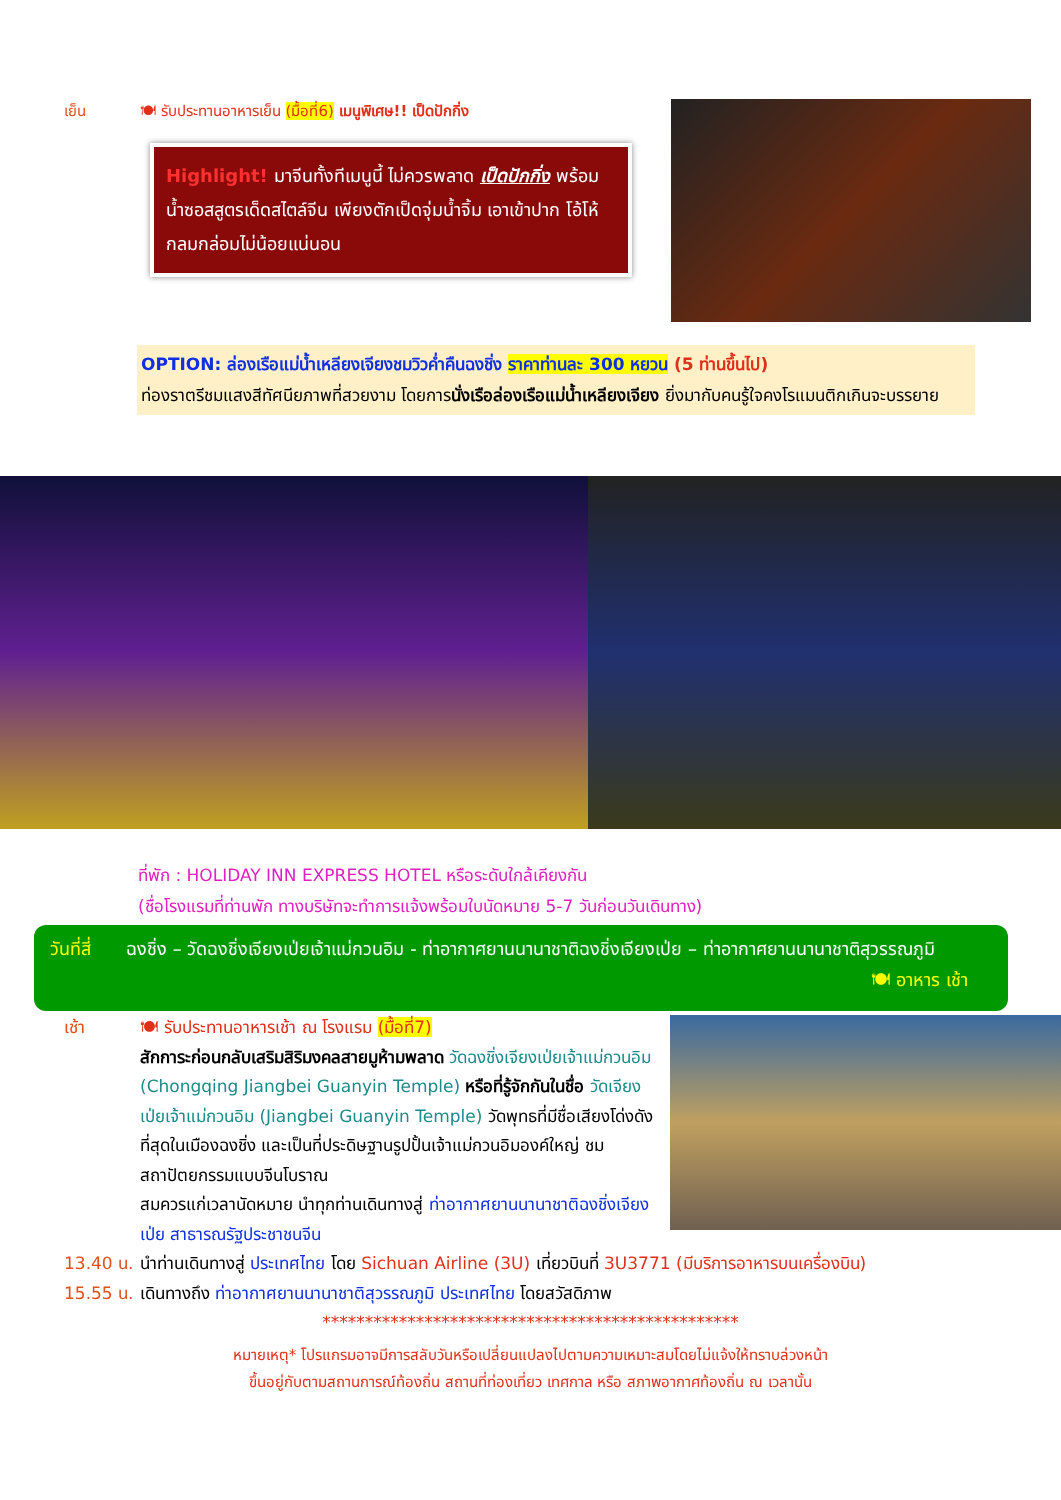เย็น 🍽 รับประทานอาหารเย็น (มื้อที่6) เมนูพิเศษ!! เป็ดปักกิ่ง
Highlight! มาจีนทั้งทีเมนูนี้ ไม่ควรพลาด เป็ดปักกิ่ง พร้อมน้ำซอสสูตรเด็ดสไตล์จีน เพียงตักเป็ดจุ่มน้ำจิ้ม เอาเข้าปาก โอ้โห้ กลมกล่อมไม่น้อยแน่นอน
OPTION: ล่องเรือแม่น้ำเหลียงเจียงชมวิวค่ำคืนฉงชิ่ง ราคาท่านละ 300 หยวน (5 ท่านขึ้นไป)
ท่องราตรีชมแสงสีทัศนียภาพที่สวยงาม โดยการนั่งเรือล่องเรือแม่น้ำเหลียงเจียง ยิ่งมากับคนรู้ใจคงโรแมนติกเกินจะบรรยาย
ที่พัก : HOLIDAY INN EXPRESS HOTEL หรือระดับใกล้เคียงกัน
(ชื่อโรงแรมที่ท่านพัก ทางบริษัทจะทำการแจ้งพร้อมใบนัดหมาย 5-7 วันก่อนวันเดินทาง)
วันที่สี่
ฉงชิ่ง – วัดฉงชิ่งเจียงเป่ยเจ้าแม่กวนอิม - ท่าอากาศยานนานาชาติฉงชิ่งเจียงเป่ย – ท่าอากาศยานนานาชาติสุวรรณภูมิ 🍽 อาหาร เช้า
เช้า 🍽 รับประทานอาหารเช้า ณ โรงแรม (มื้อที่7)
สักการะก่อนกลับเสริมสิริมงคลสายมูห้ามพลาด วัดฉงชิ่งเจียงเป่ยเจ้าแม่กวนอิม (Chongqing Jiangbei Guanyin Temple) หรือที่รู้จักกันในชื่อ วัดเจียงเป่ยเจ้าแม่กวนอิม (Jiangbei Guanyin Temple) วัดพุทธที่มีชื่อเสียงโด่งดังที่สุดในเมืองฉงชิ่ง และเป็นที่ประดิษฐานรูปปั้นเจ้าแม่กวนอิมองค์ใหญ่ ชมสถาปัตยกรรมแบบจีนโบราณ
สมควรแก่เวลานัดหมาย นำทุกท่านเดินทางสู่ ท่าอากาศยานนานาชาติฉงชิ่งเจียงเป่ย สาธารณรัฐประชาชนจีน
13.40 น.
นำท่านเดินทางสู่ ประเทศไทย โดย Sichuan Airline (3U) เที่ยวบินที่ 3U3771 (มีบริการอาหารบนเครื่องบิน)
15.55 น.
เดินทางถึง ท่าอากาศยานนานาชาติสุวรรณภูมิ ประเทศไทย โดยสวัสดิภาพ
*************************************************
หมายเหตุ* โปรแกรมอาจมีการสลับวันหรือเปลี่ยนแปลงไปตามความเหมาะสมโดยไม่แจ้งให้ทราบล่วงหน้า
ขึ้นอยู่กับตามสถานการณ์ท้องถิ่น สถานที่ท่องเที่ยว เทศกาล หรือ สภาพอากาศท้องถิ่น ณ เวลานั้น